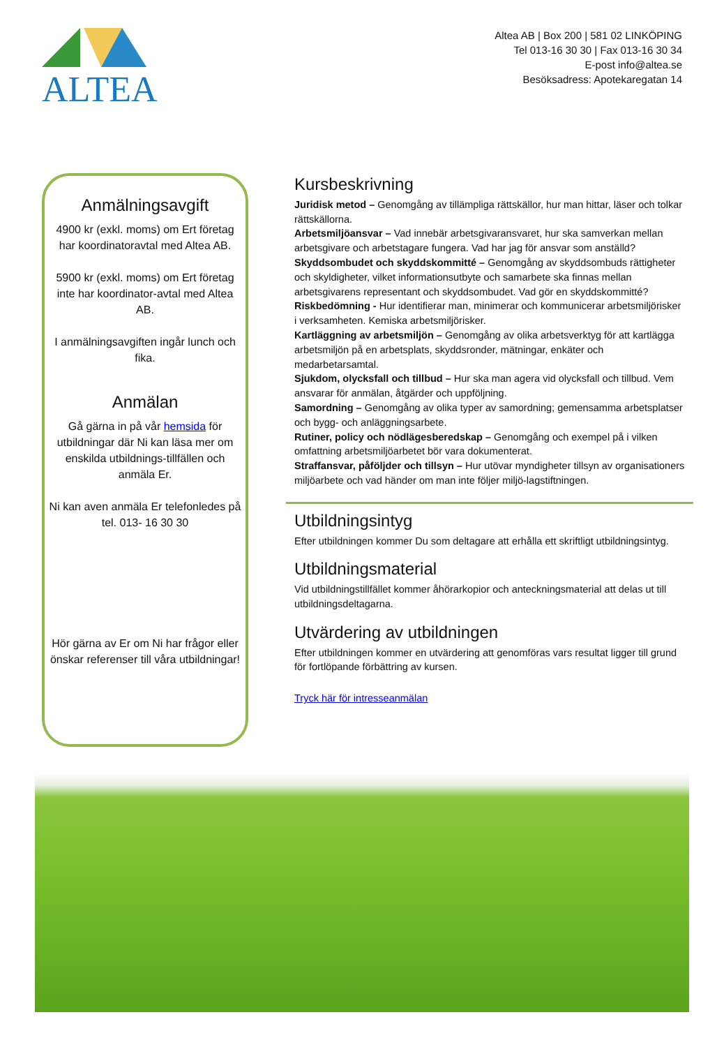ALTEA
Altea AB | Box 200 | 581 02 LINKÖPING
Tel 013-16 30 30 | Fax 013-16 30 34
E-post info@altea.se
Besöksadress: Apotekaregatan 14
Anmälningsavgift
4900 kr (exkl. moms) om Ert företag har koordinatoravtal med Altea AB.
5900 kr (exkl. moms) om Ert företag inte har koordinator-avtal med Altea AB.
I anmälningsavgiften ingår lunch och fika.
Anmälan
Gå gärna in på vår hemsida för utbildningar där Ni kan läsa mer om enskilda utbildnings-tillfällen och anmäla Er.
Ni kan aven anmäla Er telefonledes på
tel. 013- 16 30 30
Hör gärna av Er om Ni har frågor eller önskar referenser till våra utbildningar!
Kursbeskrivning
Juridisk metod – Genomgång av tillämpliga rättskällor, hur man hittar, läser och tolkar rättskällorna.
Arbetsmiljöansvar – Vad innebär arbetsgivaransvaret, hur ska samverkan mellan arbetsgivare och arbetstagare fungera. Vad har jag för ansvar som anställd?
Skyddsombudet och skyddskommitté – Genomgång av skyddsombuds rättigheter och skyldigheter, vilket informationsutbyte och samarbete ska finnas mellan arbetsgivarens representant och skyddsombudet. Vad gör en skyddskommitté?
Riskbedömning - Hur identifierar man, minimerar och kommunicerar arbetsmiljörisker i verksamheten. Kemiska arbetsmiljörisker.
Kartläggning av arbetsmiljön – Genomgång av olika arbetsverktyg för att kartlägga arbetsmiljön på en arbetsplats, skyddsronder, mätningar, enkäter och medarbetarsamtal.
Sjukdom, olycksfall och tillbud – Hur ska man agera vid olycksfall och tillbud. Vem ansvarar för anmälan, åtgärder och uppföljning.
Samordning – Genomgång av olika typer av samordning; gemensamma arbetsplatser och bygg- och anläggningsarbete.
Rutiner, policy och nödlägesberedskap – Genomgång och exempel på i vilken omfattning arbetsmiljöarbetet bör vara dokumenterat.
Straffansvar, påföljder och tillsyn – Hur utövar myndigheter tillsyn av organisationers miljöarbete och vad händer om man inte följer miljö-lagstiftningen.
Utbildningsintyg
Efter utbildningen kommer Du som deltagare att erhålla ett skriftligt utbildningsintyg.
Utbildningsmaterial
Vid utbildningstillfället kommer åhörarkopior och anteckningsmaterial att delas ut till utbildningsdeltagarna.
Utvärdering av utbildningen
Efter utbildningen kommer en utvärdering att genomföras vars resultat ligger till grund för fortlöpande förbättring av kursen.
Tryck här för intresseanmälan